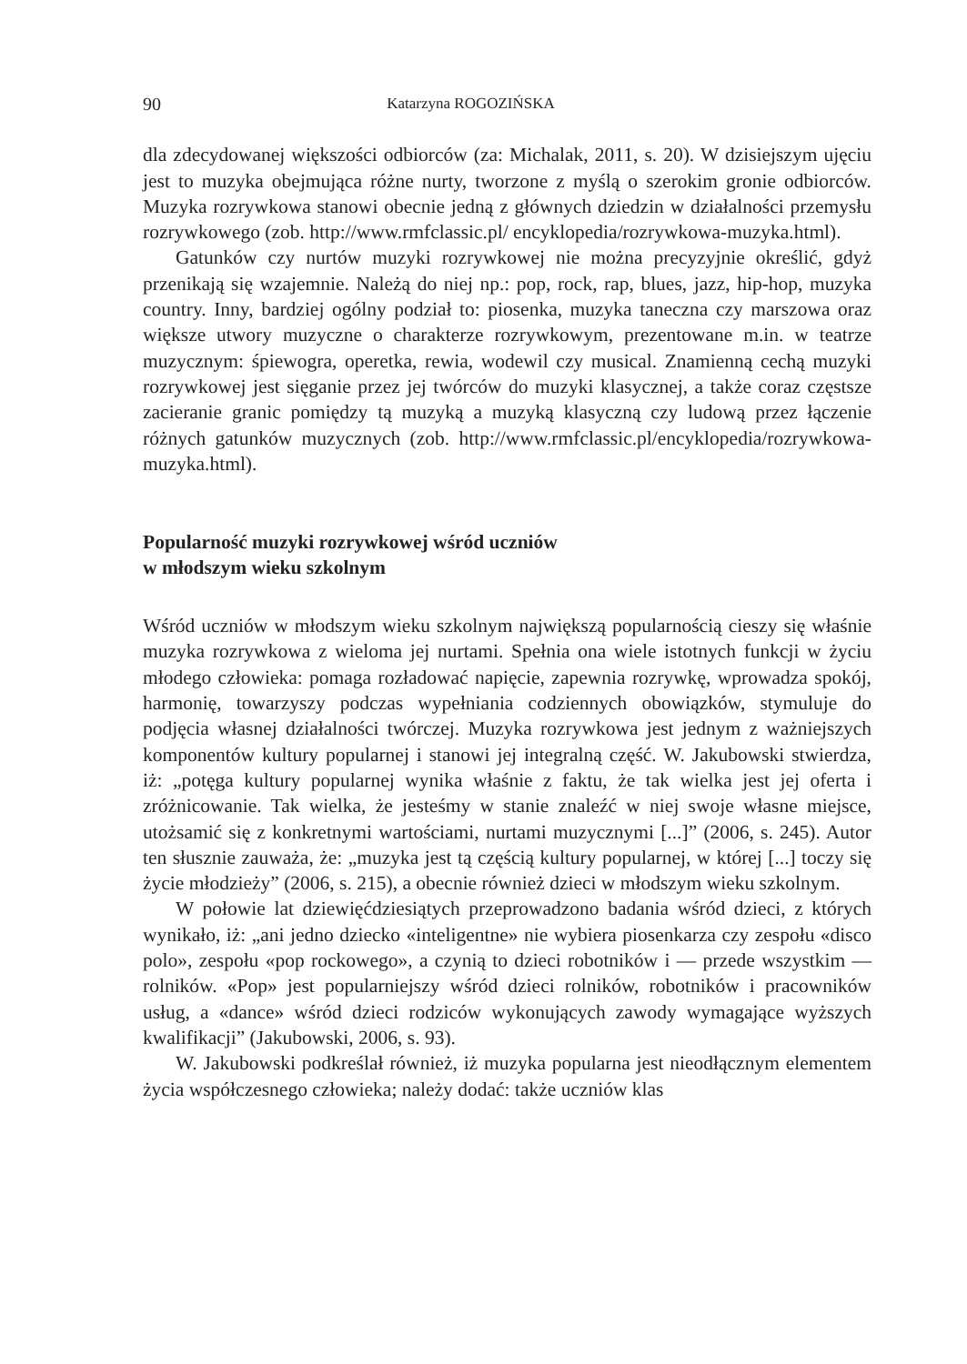90 Katarzyna ROGOZIŃSKA
dla zdecydowanej większości odbiorców (za: Michalak, 2011, s. 20). W dzisiejszym ujęciu jest to muzyka obejmująca różne nurty, tworzone z myślą o szerokim gronie odbiorców. Muzyka rozrywkowa stanowi obecnie jedną z głównych dziedzin w działalności przemysłu rozrywkowego (zob. http://www.rmfclassic.pl/ encyklopedia/rozrywkowa-muzyka.html).
Gatunków czy nurtów muzyki rozrywkowej nie można precyzyjnie określić, gdyż przenikają się wzajemnie. Należą do niej np.: pop, rock, rap, blues, jazz, hip-hop, muzyka country. Inny, bardziej ogólny podział to: piosenka, muzyka taneczna czy marszowa oraz większe utwory muzyczne o charakterze rozrywkowym, prezentowane m.in. w teatrze muzycznym: śpiewogra, operetka, rewia, wodewil czy musical. Znamienną cechą muzyki rozrywkowej jest sięganie przez jej twórców do muzyki klasycznej, a także coraz częstsze zacieranie granic pomiędzy tą muzyką a muzyką klasyczną czy ludową przez łączenie różnych gatunków muzycznych (zob. http://www.rmfclassic.pl/encyklopedia/rozrywkowa-muzyka.html).
Popularność muzyki rozrywkowej wśród uczniów
w młodszym wieku szkolnym
Wśród uczniów w młodszym wieku szkolnym największą popularnością cieszy się właśnie muzyka rozrywkowa z wieloma jej nurtami. Spełnia ona wiele istotnych funkcji w życiu młodego człowieka: pomaga rozładować napięcie, zapewnia rozrywkę, wprowadza spokój, harmonię, towarzyszy podczas wypełniania codziennych obowiązków, stymuluje do podjęcia własnej działalności twórczej. Muzyka rozrywkowa jest jednym z ważniejszych komponentów kultury popularnej i stanowi jej integralną część. W. Jakubowski stwierdza, iż: „potęga kultury popularnej wynika właśnie z faktu, że tak wielka jest jej oferta i zróżnicowanie. Tak wielka, że jesteśmy w stanie znaleźć w niej swoje własne miejsce, utożsamić się z konkretnymi wartościami, nurtami muzycznymi [...]” (2006, s. 245). Autor ten słusznie zauważa, że: „muzyka jest tą częścią kultury popularnej, w której [...] toczy się życie młodzieży” (2006, s. 215), a obecnie również dzieci w młodszym wieku szkolnym.
W połowie lat dziewięćdziesiątych przeprowadzono badania wśród dzieci, z których wynikało, iż: „ani jedno dziecko «inteligentne» nie wybiera piosenkarza czy zespołu «disco polo», zespołu «pop rockowego», a czynią to dzieci robotników i — przede wszystkim — rolników. «Pop» jest popularniejszy wśród dzieci rolników, robotników i pracowników usług, a «dance» wśród dzieci rodziców wykonujących zawody wymagające wyższych kwalifikacji” (Jakubowski, 2006, s. 93).
W. Jakubowski podkreślał również, iż muzyka popularna jest nieodłącznym elementem życia współczesnego człowieka; należy dodać: także uczniów klas